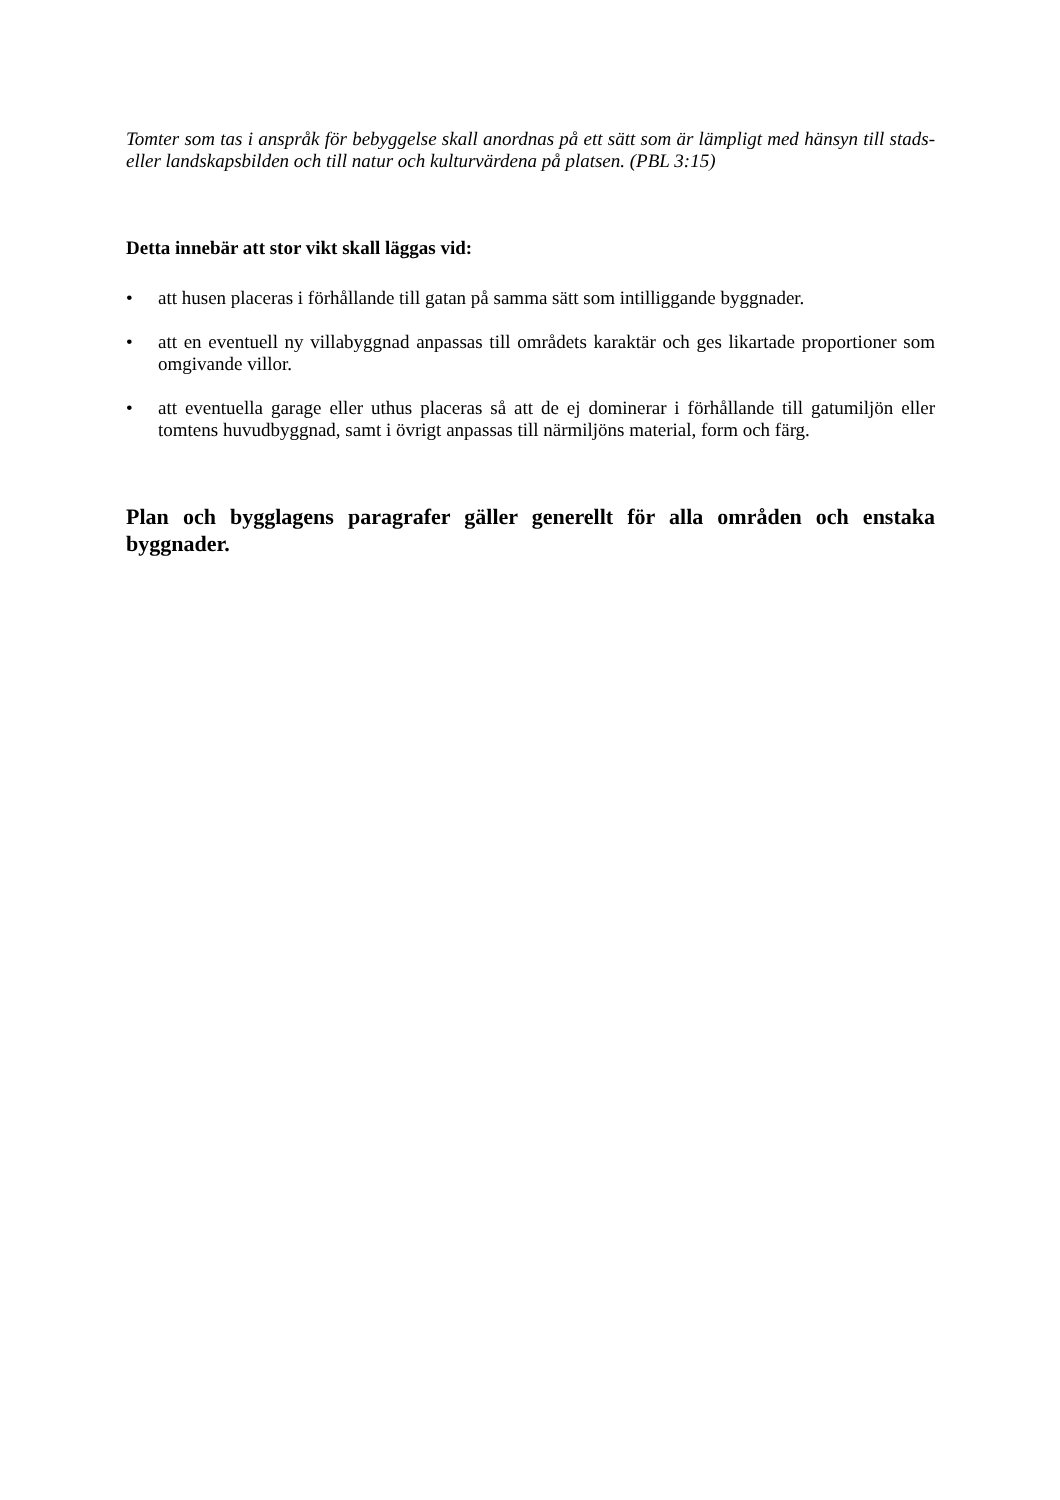Tomter som tas i anspråk för bebyggelse skall anordnas på ett sätt som är lämpligt med hänsyn till stads- eller landskapsbilden och till natur och kulturvärdena på platsen. (PBL 3:15)
Detta innebär att stor vikt skall läggas vid:
• att husen placeras i förhållande till gatan på samma sätt som intilliggande byggnader.
• att en eventuell ny villabyggnad anpassas till områdets karaktär och ges likartade proportioner som omgivande villor.
• att eventuella garage eller uthus placeras så att de ej dominerar i förhållande till gatumiljön eller tomtens huvudbyggnad, samt i övrigt anpassas till närmiljöns material, form och färg.
Plan och bygglagens paragrafer gäller generellt för alla områden och enstaka byggnader.